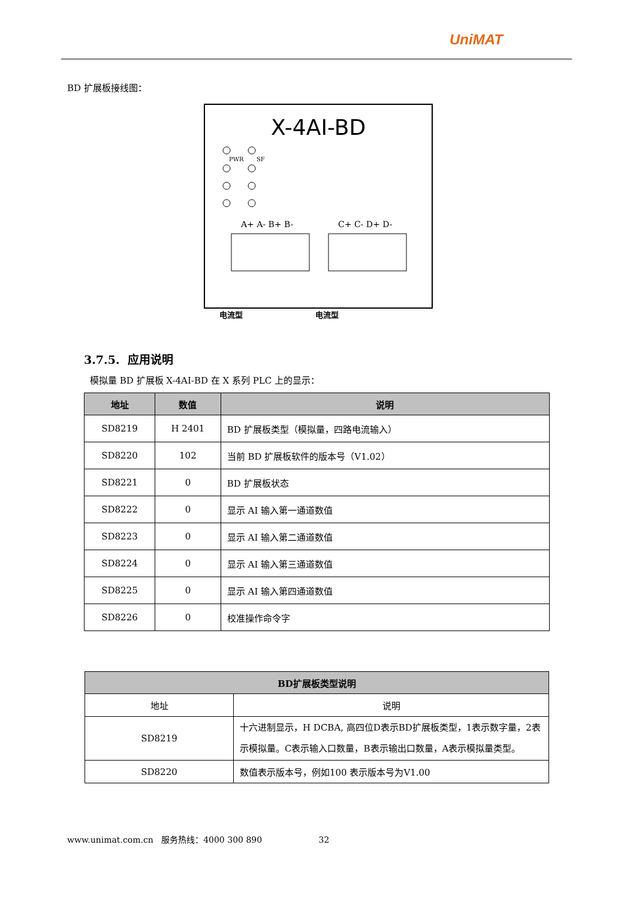UniMAT
BD 扩展板接线图：
X-4AI-BD
PWR
SF
A+ A- B+ B-
C+ C- D+ D-
电流型
电流型
3.7.5. 应用说明
模拟量 BD 扩展板 X-4AI-BD 在 X 系列 PLC 上的显示：
| 地址 | 数值 | 说明 |
| --- | --- | --- |
| SD8219 | H 2401 | BD 扩展板类型（模拟量，四路电流输入） |
| SD8220 | 102 | 当前 BD 扩展板软件的版本号（V1.02） |
| SD8221 | 0 | BD 扩展板状态 |
| SD8222 | 0 | 显示 AI 输入第一通道数值 |
| SD8223 | 0 | 显示 AI 输入第二通道数值 |
| SD8224 | 0 | 显示 AI 输入第三通道数值 |
| SD8225 | 0 | 显示 AI 输入第四通道数值 |
| SD8226 | 0 | 校准操作命令字 |
| BD扩展板类型说明 | |
| --- | --- |
| 地址 | 说明 |
| SD8219 | 十六进制显示，H DCBA, 高四位D表示BD扩展板类型，1表示数字量，2表示模拟量。C表示输入口数量，B表示输出口数量，A表示模拟量类型。 |
| SD8220 | 数值表示版本号，例如100 表示版本号为V1.00 |
www.unimat.com.cn 服务热线：4000 300 890 32